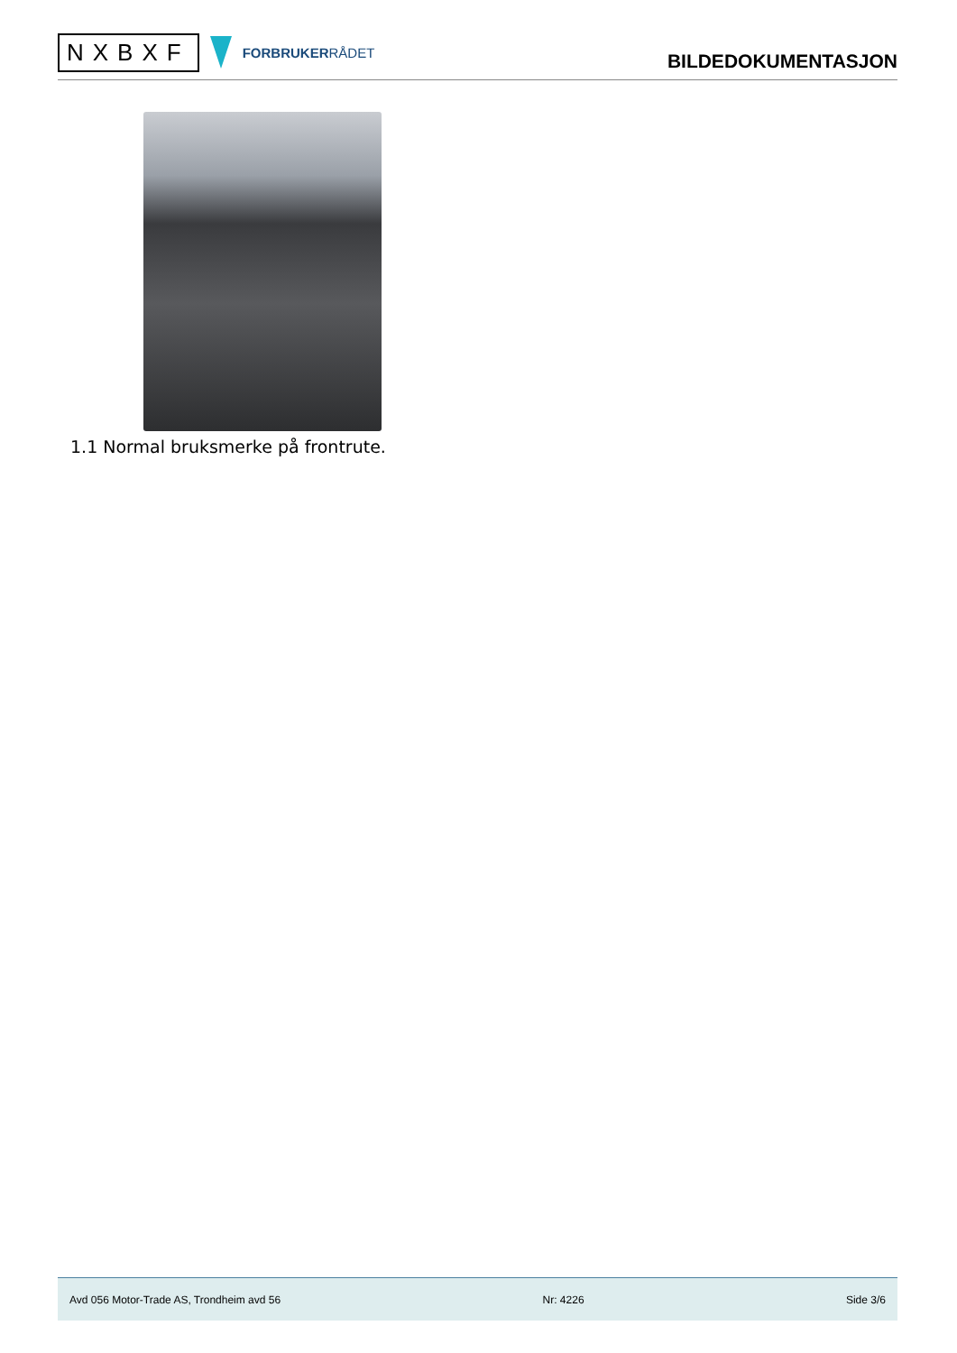NXBXF
FORBRUKERRÅDET
BILDEDOKUMENTASJON
1.1 Normal bruksmerke på frontrute.
Avd 056 Motor-Trade AS, Trondheim avd 56 Nr: 4226 Side 3/6